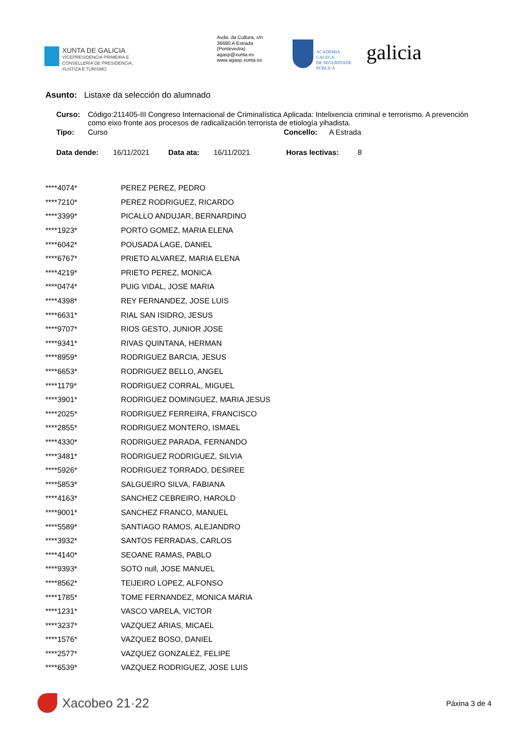XUNTA DE GALICIA
VICEPRESIDENCIA PRIMEIRA E
CONSELLERÍA DE PRESIDENCIA,
XUSTIZA E TURISMO
Avda. da Cultura, s/n
36680 A Estrada
(Pontevedra)
agasp@xunta.es
www.agasp.xunta.es
ACADEMIA
GALEGA
DE SEGURIDADE
PÚBLICA
galicia
Asunto: Listaxe da selección do alumnado
| Curso: | Código:211405-III Congreso Internacional de Criminalística Aplicada: Intelixencia criminal e terrorismo. A prevención como eixo fronte aos procesos de radicalización terrorista de etiología yihadista. | | |
| Tipo: | Curso | Concello: | A Estrada |
| Data dende: | 16/11/2021 | Data ata: | 16/11/2021 | Horas lectivas: | 8 |
| ****4074* | PEREZ PEREZ, PEDRO |
| ****7210* | PEREZ RODRIGUEZ, RICARDO |
| ****3399* | PICALLO ANDUJAR, BERNARDINO |
| ****1923* | PORTO GOMEZ, MARIA ELENA |
| ****6042* | POUSADA LAGE, DANIEL |
| ****6767* | PRIETO ALVAREZ, MARIA ELENA |
| ****4219* | PRIETO PEREZ, MONICA |
| ****0474* | PUIG VIDAL, JOSE MARIA |
| ****4398* | REY FERNANDEZ, JOSE LUIS |
| ****6631* | RIAL SAN ISIDRO, JESUS |
| ****9707* | RIOS GESTO, JUNIOR JOSE |
| ****9341* | RIVAS QUINTANA, HERMAN |
| ****8959* | RODRIGUEZ BARCIA, JESUS |
| ****6653* | RODRIGUEZ BELLO, ANGEL |
| ****1179* | RODRIGUEZ CORRAL, MIGUEL |
| ****3901* | RODRIGUEZ DOMINGUEZ, MARIA JESUS |
| ****2025* | RODRIGUEZ FERREIRA, FRANCISCO |
| ****2855* | RODRIGUEZ MONTERO, ISMAEL |
| ****4330* | RODRIGUEZ PARADA, FERNANDO |
| ****3481* | RODRIGUEZ RODRIGUEZ, SILVIA |
| ****5926* | RODRIGUEZ TORRADO, DESIREE |
| ****5853* | SALGUEIRO SILVA, FABIANA |
| ****4163* | SANCHEZ CEBREIRO, HAROLD |
| ****9001* | SANCHEZ FRANCO, MANUEL |
| ****5589* | SANTIAGO RAMOS, ALEJANDRO |
| ****3932* | SANTOS FERRADAS, CARLOS |
| ****4140* | SEOANE RAMAS, PABLO |
| ****9393* | SOTO null, JOSE MANUEL |
| ****8562* | TEIJEIRO LOPEZ, ALFONSO |
| ****1785* | TOME FERNANDEZ, MONICA MARIA |
| ****1231* | VASCO VARELA, VICTOR |
| ****3237* | VAZQUEZ ARIAS, MICAEL |
| ****1576* | VAZQUEZ BOSO, DANIEL |
| ****2577* | VAZQUEZ GONZALEZ, FELIPE |
| ****6539* | VAZQUEZ RODRIGUEZ, JOSE LUIS |
Xacobeo 21·22
Páxina 3 de 4